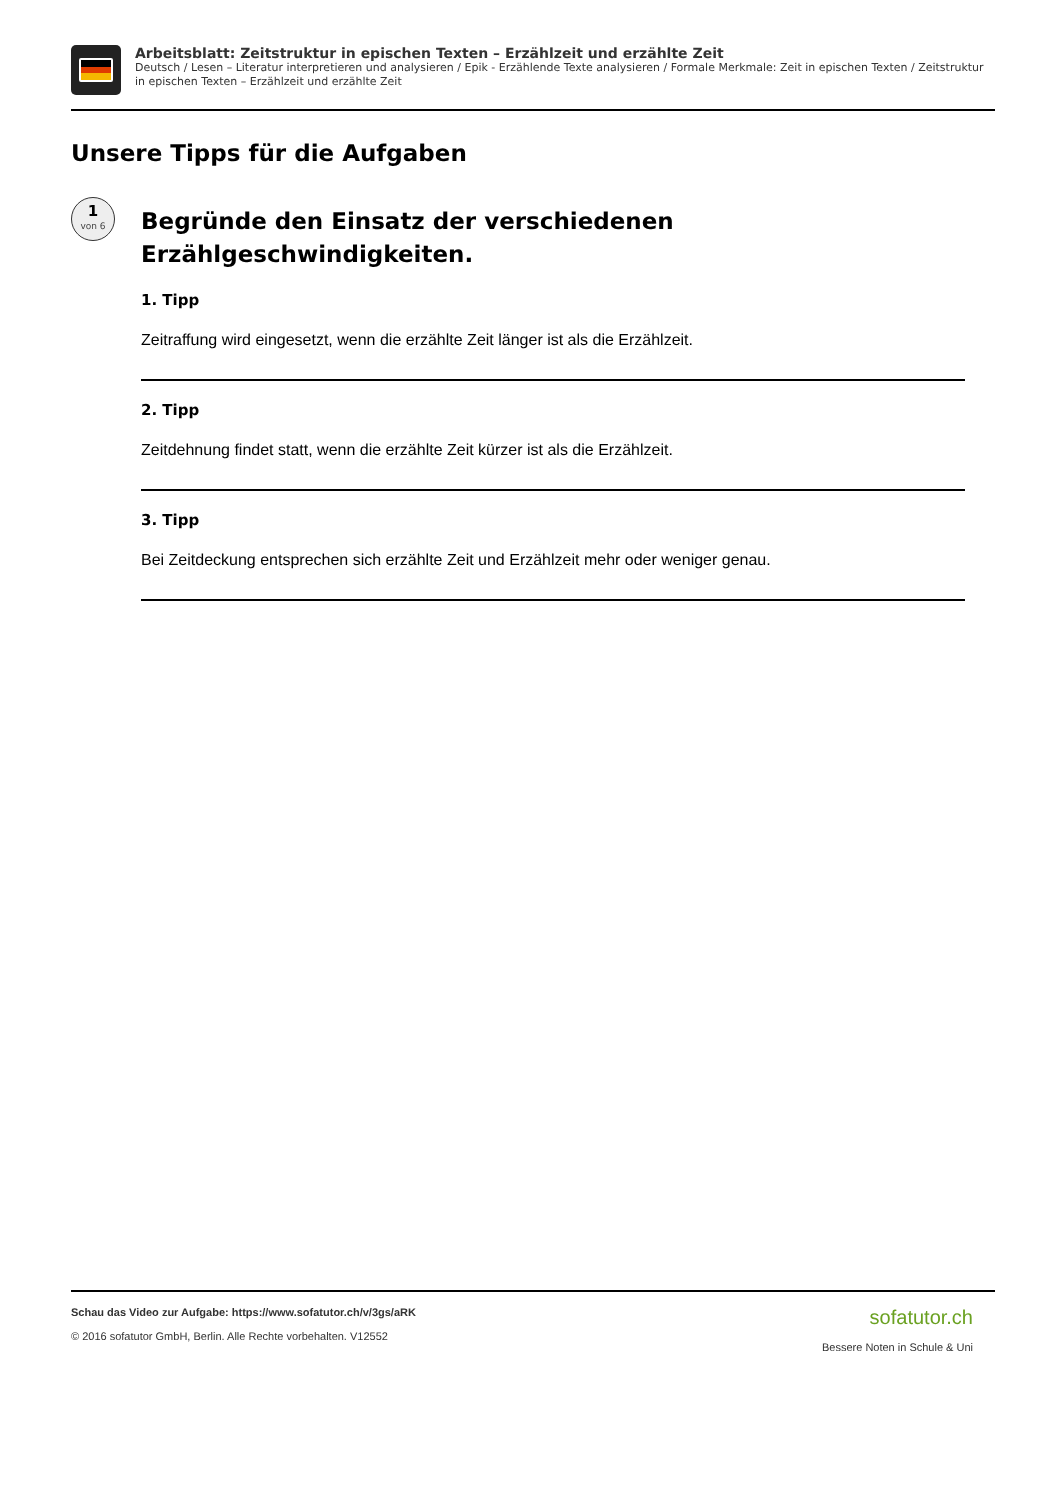Arbeitsblatt: Zeitstruktur in epischen Texten – Erzählzeit und erzählte Zeit
Deutsch / Lesen – Literatur interpretieren und analysieren / Epik - Erzählende Texte analysieren / Formale Merkmale: Zeit in epischen Texten / Zeitstruktur in epischen Texten – Erzählzeit und erzählte Zeit
Unsere Tipps für die Aufgaben
1
von 6
Begründe den Einsatz der verschiedenen Erzählgeschwindigkeiten.
1. Tipp
Zeitraffung wird eingesetzt, wenn die erzählte Zeit länger ist als die Erzählzeit.
2. Tipp
Zeitdehnung findet statt, wenn die erzählte Zeit kürzer ist als die Erzählzeit.
3. Tipp
Bei Zeitdeckung entsprechen sich erzählte Zeit und Erzählzeit mehr oder weniger genau.
Schau das Video zur Aufgabe: https://www.sofatutor.ch/v/3gs/aRK
© 2016 sofatutor GmbH, Berlin. Alle Rechte vorbehalten. V12552
sofatutor.ch
Bessere Noten in Schule & Uni